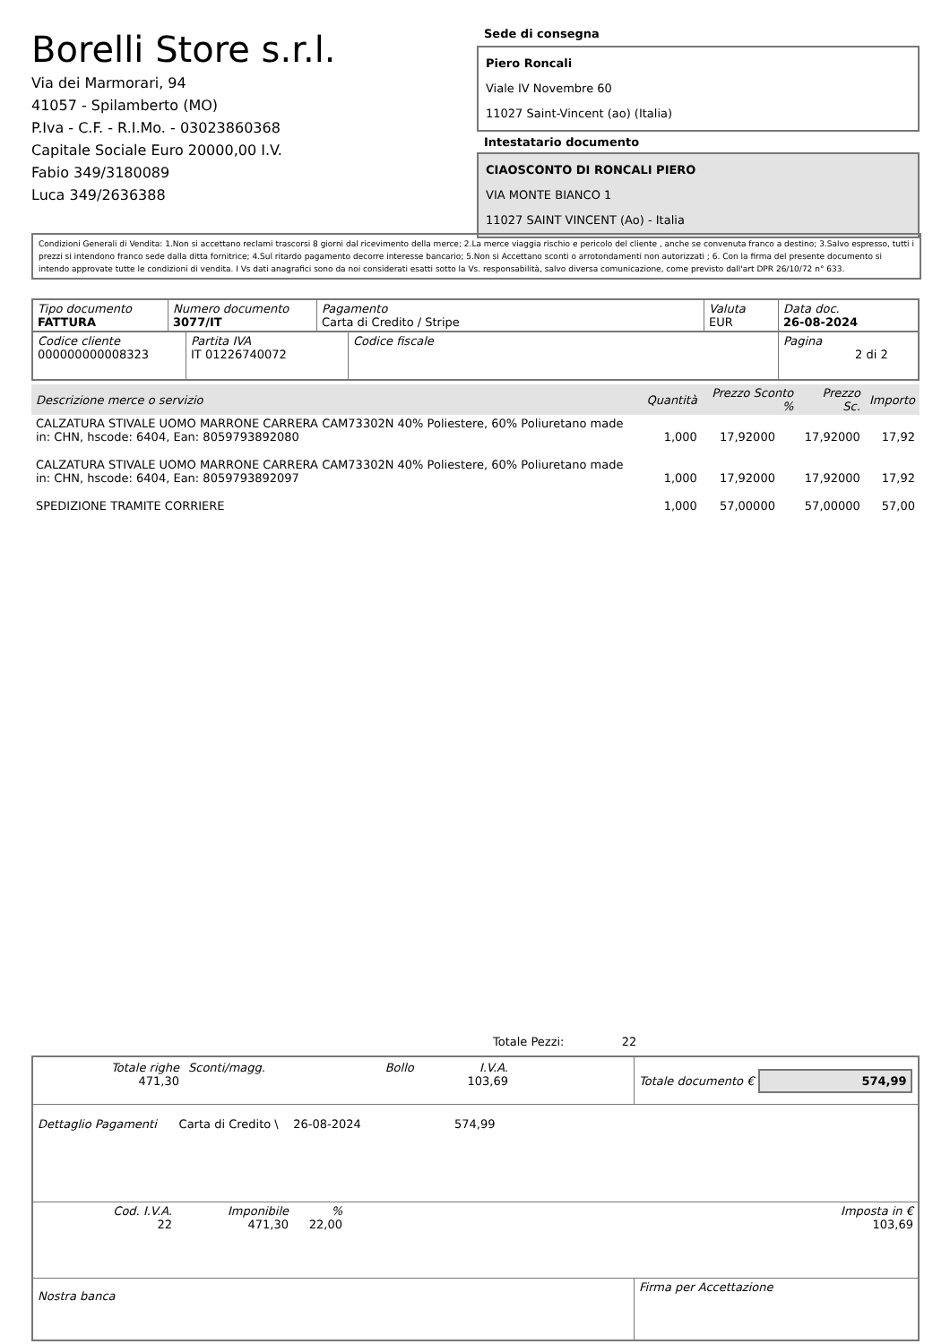Borelli Store s.r.l.
Via dei Marmorari, 94
41057 - Spilamberto (MO)
P.Iva - C.F. - R.I.Mo. - 03023860368
Capitale Sociale Euro 20000,00 I.V.
Fabio 349/3180089
Luca 349/2636388
Sede di consegna
Piero Roncali
Viale IV Novembre 60
11027 Saint-Vincent (ao) (Italia)
Intestatario documento
CIAOSCONTO DI RONCALI PIERO
VIA MONTE BIANCO 1
11027 SAINT VINCENT (Ao) - Italia
Condizioni Generali di Vendita: 1.Non si accettano reclami trascorsi 8 giorni dal ricevimento della merce; 2.La merce viaggia rischio e pericolo del cliente , anche se convenuta franco a destino; 3.Salvo espresso, tutti i prezzi si intendono franco sede dalla ditta fornitrice; 4.Sul ritardo pagamento decorre interesse bancario; 5.Non si Accettano sconti o arrotondamenti non autorizzati ; 6. Con la firma del presente documento si intendo approvate tutte le condizioni di vendita. I Vs dati anagrafici sono da noi considerati esatti sotto la Vs. responsabilità, salvo diversa comunicazione, come previsto dall'art DPR 26/10/72 n° 633.
| Tipo documento FATTURA | Numero documento 3077/IT | Pagamento Carta di Credito / Stripe | Valuta EUR | Data doc. 26-08-2024 |
| Codice cliente 000000000008323 | Partita IVA IT 01226740072 | Codice fiscale | Pagina 2 di 2 |
| Descrizione merce o servizio | Quantità | Prezzo Sconto % | Prezzo Sc. | Importo |
| --- | --- | --- | --- | --- |
| CALZATURA STIVALE UOMO MARRONE CARRERA CAM73302N 40% Poliestere, 60% Poliuretano made in: CHN, hscode: 6404, Ean: 8059793892080 | 1,000 | 17,92000 | 17,92000 | 17,92 |
| CALZATURA STIVALE UOMO MARRONE CARRERA CAM73302N 40% Poliestere, 60% Poliuretano made in: CHN, hscode: 6404, Ean: 8059793892097 | 1,000 | 17,92000 | 17,92000 | 17,92 |
| SPEDIZIONE TRAMITE CORRIERE | 1,000 | 57,00000 | 57,00000 | 57,00 |
Totale Pezzi: 22
| / Totale righe 471,30 / Sconti/magg. / Bollo / I.V.A. 103,69 / / | Totale documento € 574,99 |
Dettaglio Pagamenti Carta di Credito \ 26-08-2024 574,99
| Cod. I.V.A. 22 | Imponibile 471,30 | % 22,00 | | Imposta in € 103,69 |
| Nostra banca | Firma per Accettazione |